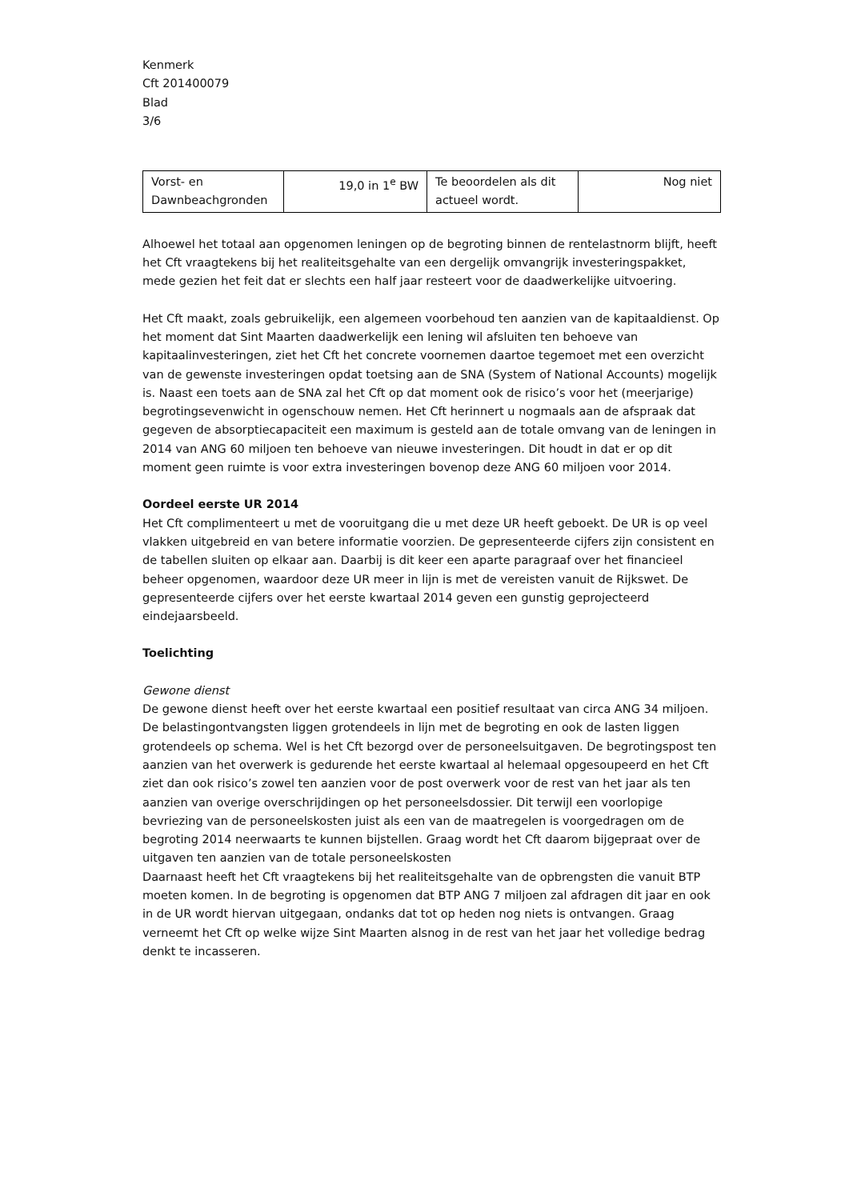Kenmerk
Cft 201400079
Blad
3/6
| Vorst- en Dawnbeachgronden | 19,0 in 1<sup>e</sup> BW | Te beoordelen als dit actueel wordt. | Nog niet |
Alhoewel het totaal aan opgenomen leningen op de begroting binnen de rentelastnorm blijft, heeft het Cft vraagtekens bij het realiteitsgehalte van een dergelijk omvangrijk investeringspakket, mede gezien het feit dat er slechts een half jaar resteert voor de daadwerkelijke uitvoering.
Het Cft maakt, zoals gebruikelijk, een algemeen voorbehoud ten aanzien van de kapitaaldienst. Op het moment dat Sint Maarten daadwerkelijk een lening wil afsluiten ten behoeve van kapitaalinvesteringen, ziet het Cft het concrete voornemen daartoe tegemoet met een overzicht van de gewenste investeringen opdat toetsing aan de SNA (System of National Accounts) mogelijk is. Naast een toets aan de SNA zal het Cft op dat moment ook de risico’s voor het (meerjarige) begrotingsevenwicht in ogenschouw nemen. Het Cft herinnert u nogmaals aan de afspraak dat gegeven de absorptiecapaciteit een maximum is gesteld aan de totale omvang van de leningen in 2014 van ANG 60 miljoen ten behoeve van nieuwe investeringen. Dit houdt in dat er op dit moment geen ruimte is voor extra investeringen bovenop deze ANG 60 miljoen voor 2014.
Oordeel eerste UR 2014
Het Cft complimenteert u met de vooruitgang die u met deze UR heeft geboekt. De UR is op veel vlakken uitgebreid en van betere informatie voorzien. De gepresenteerde cijfers zijn consistent en de tabellen sluiten op elkaar aan. Daarbij is dit keer een aparte paragraaf over het financieel beheer opgenomen, waardoor deze UR meer in lijn is met de vereisten vanuit de Rijkswet. De gepresenteerde cijfers over het eerste kwartaal 2014 geven een gunstig geprojecteerd eindejaarsbeeld.
Toelichting
Gewone dienst
De gewone dienst heeft over het eerste kwartaal een positief resultaat van circa ANG 34 miljoen. De belastingontvangsten liggen grotendeels in lijn met de begroting en ook de lasten liggen grotendeels op schema. Wel is het Cft bezorgd over de personeelsuitgaven. De begrotingspost ten aanzien van het overwerk is gedurende het eerste kwartaal al helemaal opgesoupeerd en het Cft ziet dan ook risico’s zowel ten aanzien voor de post overwerk voor de rest van het jaar als ten aanzien van overige overschrijdingen op het personeelsdossier. Dit terwijl een voorlopige bevriezing van de personeelskosten juist als een van de maatregelen is voorgedragen om de begroting 2014 neerwaarts te kunnen bijstellen. Graag wordt het Cft daarom bijgepraat over de uitgaven ten aanzien van de totale personeelskosten
Daarnaast heeft het Cft vraagtekens bij het realiteitsgehalte van de opbrengsten die vanuit BTP moeten komen. In de begroting is opgenomen dat BTP ANG 7 miljoen zal afdragen dit jaar en ook in de UR wordt hiervan uitgegaan, ondanks dat tot op heden nog niets is ontvangen. Graag verneemt het Cft op welke wijze Sint Maarten alsnog in de rest van het jaar het volledige bedrag denkt te incasseren.